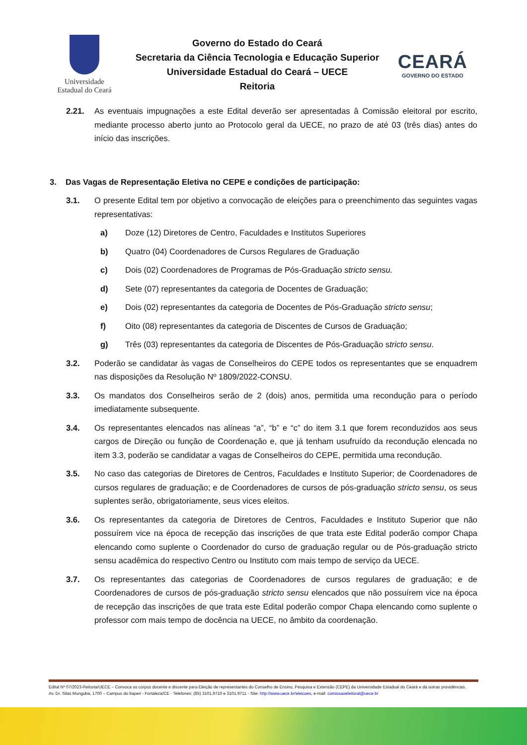Universidade
Estadual do Ceará
Governo do Estado do Ceará
Secretaria da Ciência Tecnologia e Educação Superior
Universidade Estadual do Ceará – UECE
Reitoria
CEARÁ
GOVERNO DO ESTADO
2.21. As eventuais impugnações a este Edital deverão ser apresentadas â Comissão eleitoral por escrito, mediante processo aberto junto ao Protocolo geral da UECE, no prazo de até 03 (três dias) antes do início das inscrições.
3. Das Vagas de Representação Eletiva no CEPE e condições de participação:
3.1. O presente Edital tem por objetivo a convocação de eleições para o preenchimento das seguintes vagas representativas:
a) Doze (12) Diretores de Centro, Faculdades e Institutos Superiores
b) Quatro (04) Coordenadores de Cursos Regulares de Graduação
c) Dois (02) Coordenadores de Programas de Pós-Graduação stricto sensu.
d) Sete (07) representantes da categoria de Docentes de Graduação;
e) Dois (02) representantes da categoria de Docentes de Pós-Graduação stricto sensu;
f) Oito (08) representantes da categoria de Discentes de Cursos de Graduação;
g) Três (03) representantes da categoria de Discentes de Pós-Graduação stricto sensu.
3.2. Poderão se candidatar às vagas de Conselheiros do CEPE todos os representantes que se enquadrem nas disposições da Resolução Nº 1809/2022-CONSU.
3.3. Os mandatos dos Conselheiros serão de 2 (dois) anos, permitida uma recondução para o período imediatamente subsequente.
3.4. Os representantes elencados nas alíneas “a”, “b” e “c” do item 3.1 que forem reconduzidos aos seus cargos de Direção ou função de Coordenação e, que já tenham usufruído da recondução elencada no item 3.3, poderão se candidatar a vagas de Conselheiros do CEPE, permitida uma recondução.
3.5. No caso das categorias de Diretores de Centros, Faculdades e Instituto Superior; de Coordenadores de cursos regulares de graduação; e de Coordenadores de cursos de pós-graduação stricto sensu, os seus suplentes serão, obrigatoriamente, seus vices eleitos.
3.6. Os representantes da categoria de Diretores de Centros, Faculdades e Instituto Superior que não possuírem vice na época de recepção das inscrições de que trata este Edital poderão compor Chapa elencando como suplente o Coordenador do curso de graduação regular ou de Pós-graduação stricto sensu acadêmica do respectivo Centro ou Instituto com mais tempo de serviço da UECE.
3.7. Os representantes das categorias de Coordenadores de cursos regulares de graduação; e de Coordenadores de cursos de pós-graduação stricto sensu elencados que não possuírem vice na época de recepção das inscrições de que trata este Edital poderão compor Chapa elencando como suplente o professor com mais tempo de docência na UECE, no âmbito da coordenação.
Edital Nº 07/2023-Reitoria/UECE – Convoca os corpos docente e discente para Eleição de representantes do Conselho de Ensino, Pesquisa e Extensão (CEPE) da Universidade Estadual do Ceará e dá outras providências.
Av. Dr. Silas Munguba, 1700 – Campus do Itaperi - Fortaleza/CE - Telefones: (85) 3101.9710 e 3101.9711 - Site: http://www.uece.br/eleicoes, e-mail: comissaoeleitoral@uece.br